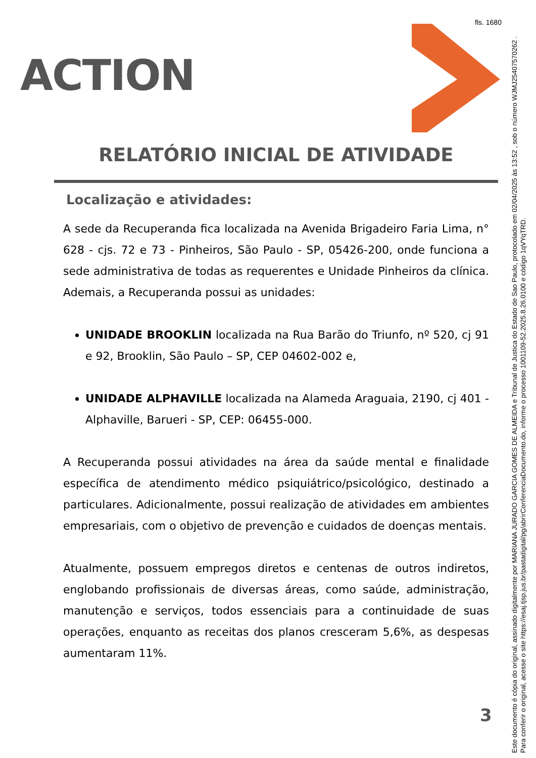fls. 1680
ACTION
Este documento é cópia do original, assinado digitalmente por MARIANA JURADO GARCIA GOMES DE ALMEIDA e Tribunal de Justica do Estado de Sao Paulo, protocolado em 02/04/2025 às 13:52 , sob o número WJMJ25407570262 .
Para conferir o original, acesse o site https://esaj.tjsp.jus.br/pastadigital/pg/abrirConferenciaDocumento.do, informe o processo 1001109-52.2025.8.26.0100 e código 1qVYqTRD.
RELATÓRIO INICIAL DE ATIVIDADE
Localização e atividades:
A sede da Recuperanda fica localizada na Avenida Brigadeiro Faria Lima, n° 628 - cjs. 72 e 73 - Pinheiros, São Paulo - SP, 05426-200, onde funciona a sede administrativa de todas as requerentes e Unidade Pinheiros da clínica. Ademais, a Recuperanda possui as unidades:
UNIDADE BROOKLIN localizada na Rua Barão do Triunfo, nº 520, cj 91 e 92, Brooklin, São Paulo – SP, CEP 04602-002 e,
UNIDADE ALPHAVILLE localizada na Alameda Araguaia, 2190, cj 401 - Alphaville, Barueri - SP, CEP: 06455-000.
A Recuperanda possui atividades na área da saúde mental e finalidade específica de atendimento médico psiquiátrico/psicológico, destinado a particulares. Adicionalmente, possui realização de atividades em ambientes empresariais, com o objetivo de prevenção e cuidados de doenças mentais.
Atualmente, possuem empregos diretos e centenas de outros indiretos, englobando profissionais de diversas áreas, como saúde, administração, manutenção e serviços, todos essenciais para a continuidade de suas operações, enquanto as receitas dos planos cresceram 5,6%, as despesas aumentaram 11%.
3